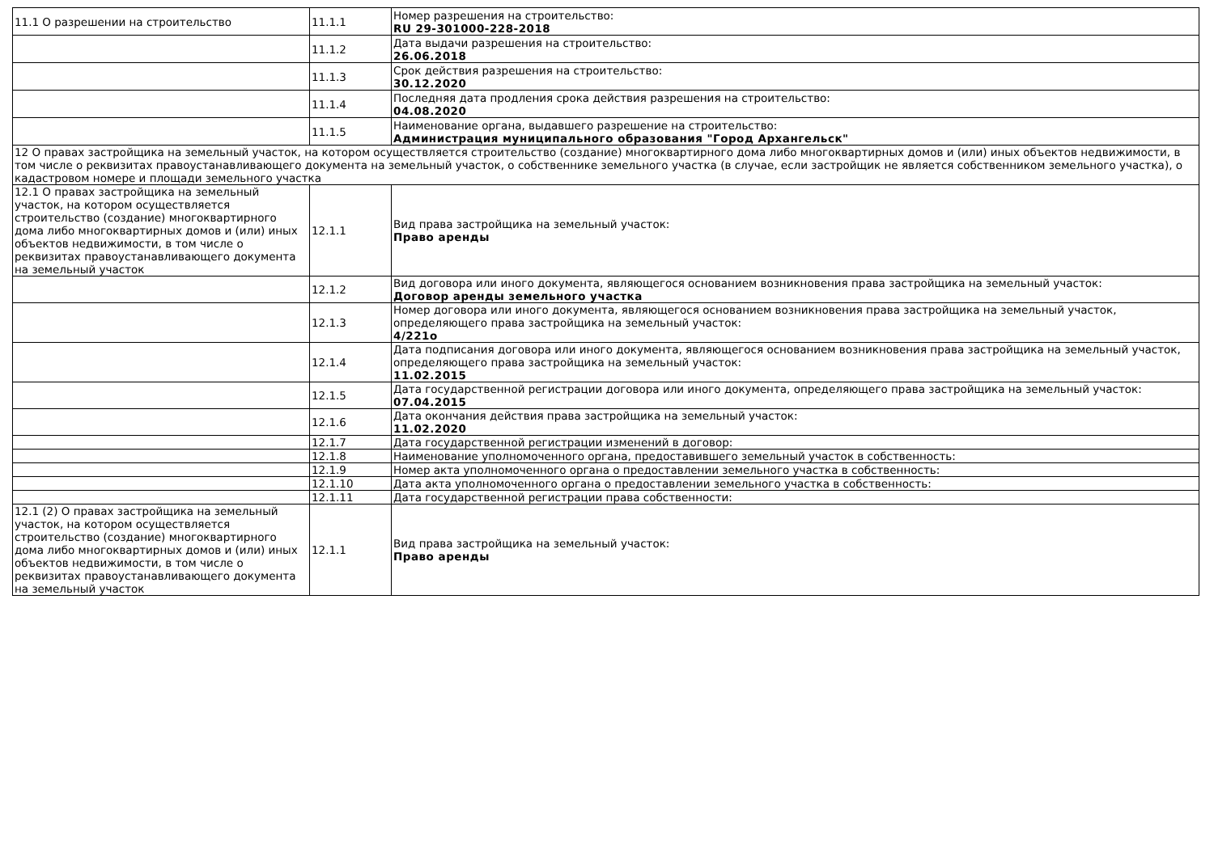| 11.1 О разрешении на строительство | 11.1.1 | Номер разрешения на строительство: RU 29-301000-228-2018 |
| | 11.1.2 | Дата выдачи разрешения на строительство: 26.06.2018 |
| | 11.1.3 | Срок действия разрешения на строительство: 30.12.2020 |
| | 11.1.4 | Последняя дата продления срока действия разрешения на строительство: 04.08.2020 |
| | 11.1.5 | Наименование органа, выдавшего разрешение на строительство: Администрация муниципального образования "Город Архангельск" |
| 12 О правах застройщика на земельный участок, на котором осуществляется строительство (создание) многоквартирного дома либо многоквартирных домов и (или) иных объектов недвижимости, в том числе о реквизитах правоустанавливающего документа на земельный участок, о собственнике земельного участка (в случае, если застройщик не является собственником земельного участка), о кадастровом номере и площади земельного участка | | |
| 12.1 О правах застройщика на земельный участок, на котором осуществляется строительство (создание) многоквартирного дома либо многоквартирных домов и (или) иных объектов недвижимости, в том числе о реквизитах правоустанавливающего документа на земельный участок | 12.1.1 | Вид права застройщика на земельный участок: Право аренды |
| | 12.1.2 | Вид договора или иного документа, являющегося основанием возникновения права застройщика на земельный участок: Договор аренды земельного участка |
| | 12.1.3 | Номер договора или иного документа, являющегося основанием возникновения права застройщика на земельный участок, определяющего права застройщика на земельный участок: 4/221о |
| | 12.1.4 | Дата подписания договора или иного документа, являющегося основанием возникновения права застройщика на земельный участок, определяющего права застройщика на земельный участок: 11.02.2015 |
| | 12.1.5 | Дата государственной регистрации договора или иного документа, определяющего права застройщика на земельный участок: 07.04.2015 |
| | 12.1.6 | Дата окончания действия права застройщика на земельный участок: 11.02.2020 |
| | 12.1.7 | Дата государственной регистрации изменений в договор: |
| | 12.1.8 | Наименование уполномоченного органа, предоставившего земельный участок в собственность: |
| | 12.1.9 | Номер акта уполномоченного органа о предоставлении земельного участка в собственность: |
| | 12.1.10 | Дата акта уполномоченного органа о предоставлении земельного участка в собственность: |
| | 12.1.11 | Дата государственной регистрации права собственности: |
| 12.1 (2) О правах застройщика на земельный участок, на котором осуществляется строительство (создание) многоквартирного дома либо многоквартирных домов и (или) иных объектов недвижимости, в том числе о реквизитах правоустанавливающего документа на земельный участок | 12.1.1 | Вид права застройщика на земельный участок: Право аренды |